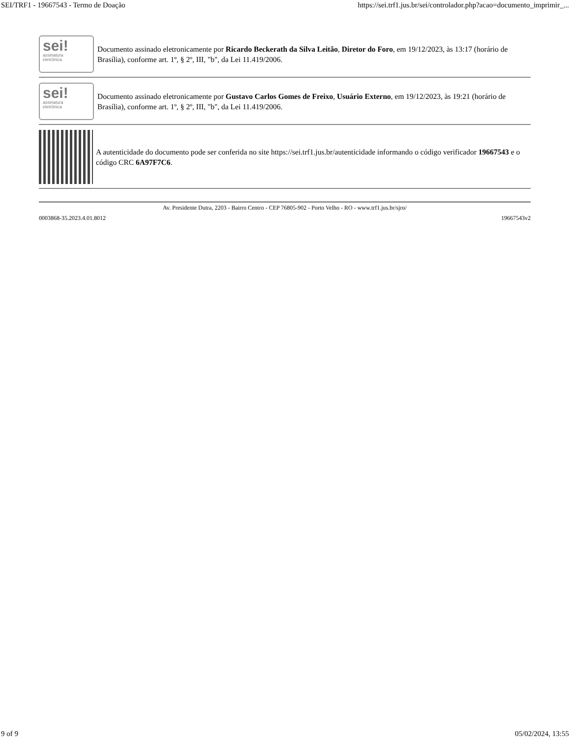SEI/TRF1 - 19667543 - Termo de Doação https://sei.trf1.jus.br/sei/controlador.php?acao=documento_imprimir_...
sei!
assinatura
eletrônica
Documento assinado eletronicamente por Ricardo Beckerath da Silva Leitão, Diretor do Foro, em 19/12/2023, às 13:17 (horário de Brasília), conforme art. 1º, § 2º, III, "b", da Lei 11.419/2006.
sei!
assinatura
eletrônica
Documento assinado eletronicamente por Gustavo Carlos Gomes de Freixo, Usuário Externo, em 19/12/2023, às 19:21 (horário de Brasília), conforme art. 1º, § 2º, III, "b", da Lei 11.419/2006.
A autenticidade do documento pode ser conferida no site https://sei.trf1.jus.br/autenticidade informando o código verificador 19667543 e o código CRC 6A97F7C6.
Av. Presidente Dutra, 2203 - Bairro Centro - CEP 76805-902 - Porto Velho - RO - www.trf1.jus.br/sjro/
0003868-35.2023.4.01.8012 19667543v2
9 of 9 05/02/2024, 13:55